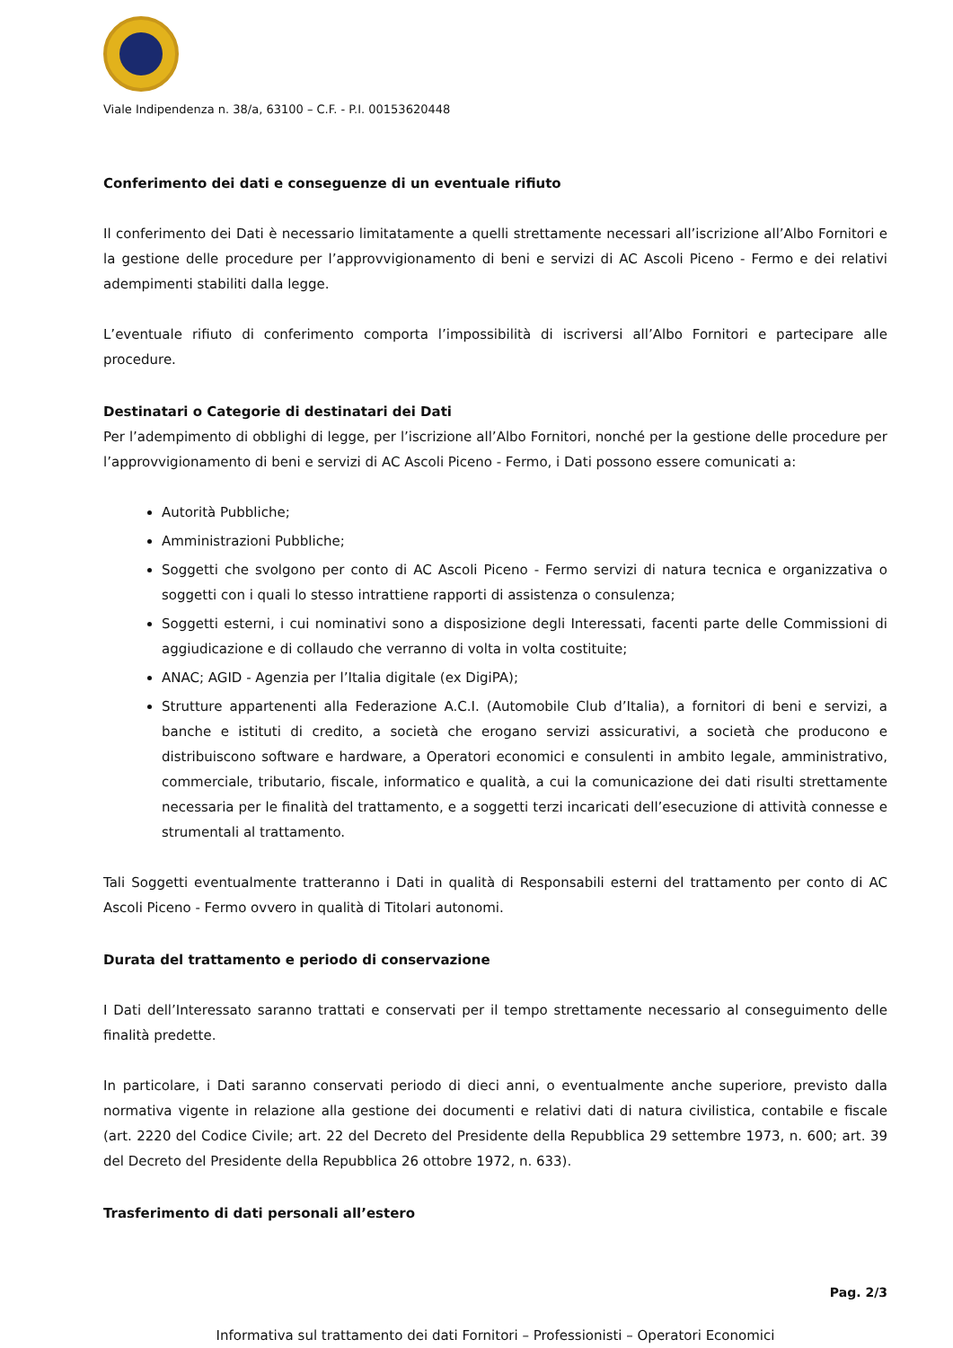Viale Indipendenza n. 38/a, 63100 – C.F. - P.I. 00153620448
Conferimento dei dati e conseguenze di un eventuale rifiuto
Il conferimento dei Dati è necessario limitatamente a quelli strettamente necessari all’iscrizione all’Albo Fornitori e la gestione delle procedure per l’approvvigionamento di beni e servizi di AC Ascoli Piceno - Fermo e dei relativi adempimenti stabiliti dalla legge.
L’eventuale rifiuto di conferimento comporta l’impossibilità di iscriversi all’Albo Fornitori e partecipare alle procedure.
Destinatari o Categorie di destinatari dei Dati
Per l’adempimento di obblighi di legge, per l’iscrizione all’Albo Fornitori, nonché per la gestione delle procedure per l’approvvigionamento di beni e servizi di AC Ascoli Piceno - Fermo, i Dati possono essere comunicati a:
Autorità Pubbliche;
Amministrazioni Pubbliche;
Soggetti che svolgono per conto di AC Ascoli Piceno - Fermo servizi di natura tecnica e organizzativa o soggetti con i quali lo stesso intrattiene rapporti di assistenza o consulenza;
Soggetti esterni, i cui nominativi sono a disposizione degli Interessati, facenti parte delle Commissioni di aggiudicazione e di collaudo che verranno di volta in volta costituite;
ANAC; AGID - Agenzia per l’Italia digitale (ex DigiPA);
Strutture appartenenti alla Federazione A.C.I. (Automobile Club d’Italia), a fornitori di beni e servizi, a banche e istituti di credito, a società che erogano servizi assicurativi, a società che producono e distribuiscono software e hardware, a Operatori economici e consulenti in ambito legale, amministrativo, commerciale, tributario, fiscale, informatico e qualità, a cui la comunicazione dei dati risulti strettamente necessaria per le finalità del trattamento, e a soggetti terzi incaricati dell’esecuzione di attività connesse e strumentali al trattamento.
Tali Soggetti eventualmente tratteranno i Dati in qualità di Responsabili esterni del trattamento per conto di AC Ascoli Piceno - Fermo ovvero in qualità di Titolari autonomi.
Durata del trattamento e periodo di conservazione
I Dati dell’Interessato saranno trattati e conservati per il tempo strettamente necessario al conseguimento delle finalità predette.
In particolare, i Dati saranno conservati periodo di dieci anni, o eventualmente anche superiore, previsto dalla normativa vigente in relazione alla gestione dei documenti e relativi dati di natura civilistica, contabile e fiscale (art. 2220 del Codice Civile; art. 22 del Decreto del Presidente della Repubblica 29 settembre 1973, n. 600; art. 39 del Decreto del Presidente della Repubblica 26 ottobre 1972, n. 633).
Trasferimento di dati personali all’estero
Pag. 2/3
Informativa sul trattamento dei dati Fornitori – Professionisti – Operatori Economici